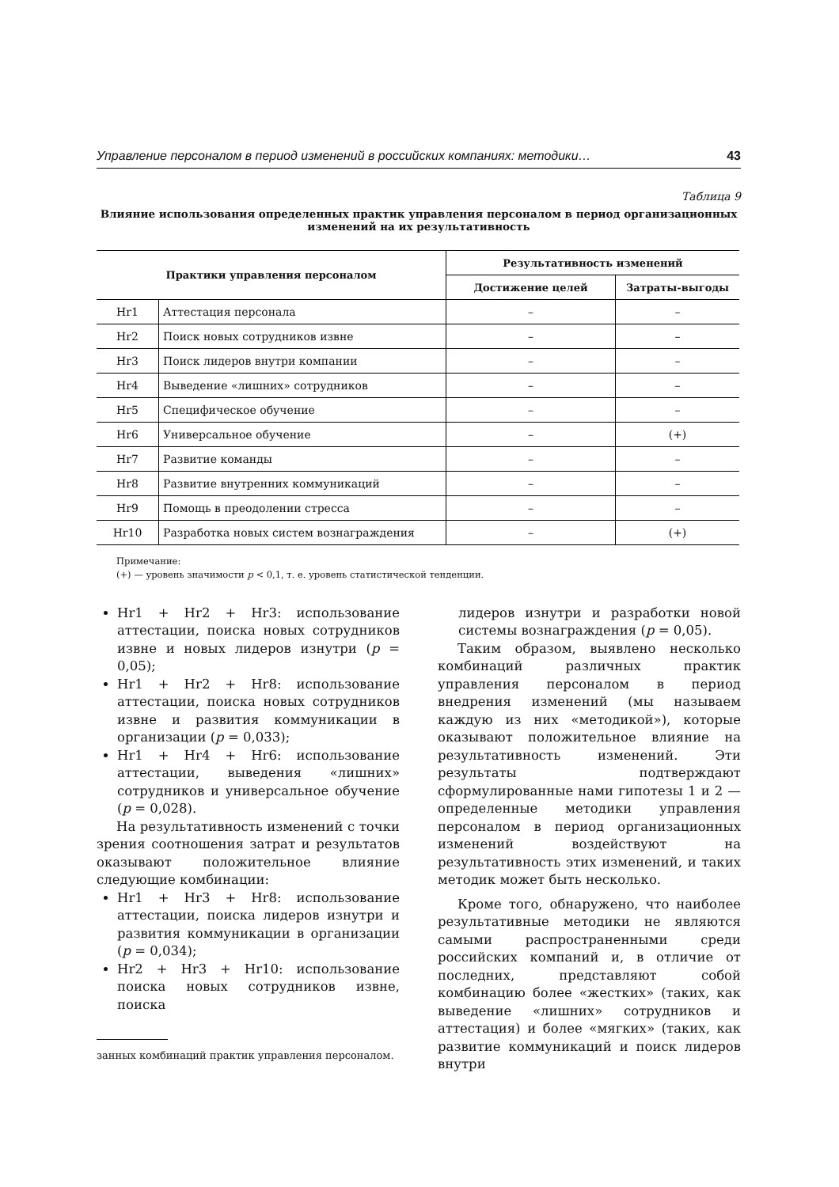Управление персоналом в период изменений в российских компаниях: методики… 43
Таблица 9
Влияние использования определенных практик управления персоналом в период организационных изменений на их результативность
| Практики управления персоналом | | Результативность изменений | |
| --- | --- | --- | --- |
| | | Достижение целей | Затраты-выгоды |
| Hr1 | Аттестация персонала | – | – |
| Hr2 | Поиск новых сотрудников извне | – | – |
| Hr3 | Поиск лидеров внутри компании | – | – |
| Hr4 | Выведение «лишних» сотрудников | – | – |
| Hr5 | Специфическое обучение | – | – |
| Hr6 | Универсальное обучение | – | (+) |
| Hr7 | Развитие команды | – | – |
| Hr8 | Развитие внутренних коммуникаций | – | – |
| Hr9 | Помощь в преодолении стресса | – | – |
| Hr10 | Разработка новых систем вознаграждения | – | (+) |
Примечание:
(+) — уровень значимости p < 0,1, т. е. уровень статистической тенденции.
Hr1 + Hr2 + Hr3: использование аттестации, поиска новых сотрудников извне и новых лидеров изнутри (p = 0,05);
Hr1 + Hr2 + Hr8: использование аттестации, поиска новых сотрудников извне и развития коммуникации в организации (p = 0,033);
Hr1 + Hr4 + Hr6: использование аттестации, выведения «лишних» сотрудников и универсальное обучение (p = 0,028).
На результативность изменений с точки зрения соотношения затрат и результатов оказывают положительное влияние следующие комбинации:
Hr1 + Hr3 + Hr8: использование аттестации, поиска лидеров изнутри и развития коммуникации в организации (p = 0,034);
Hr2 + Hr3 + Hr10: использование поиска новых сотрудников извне, поиска
занных комбинаций практик управления персоналом.
лидеров изнутри и разработки новой системы вознаграждения (p = 0,05).
Таким образом, выявлено несколько комбинаций различных практик управления персоналом в период внедрения изменений (мы называем каждую из них «методикой»), которые оказывают положительное влияние на результативность изменений. Эти результаты подтверждают сформулированные нами гипотезы 1 и 2 — определенные методики управления персоналом в период организационных изменений воздействуют на результативность этих изменений, и таких методик может быть несколько.
Кроме того, обнаружено, что наиболее результативные методики не являются самыми распространенными среди российских компаний и, в отличие от последних, представляют собой комбинацию более «жестких» (таких, как выведение «лишних» сотрудников и аттестация) и более «мягких» (таких, как развитие коммуникаций и поиск лидеров внутри